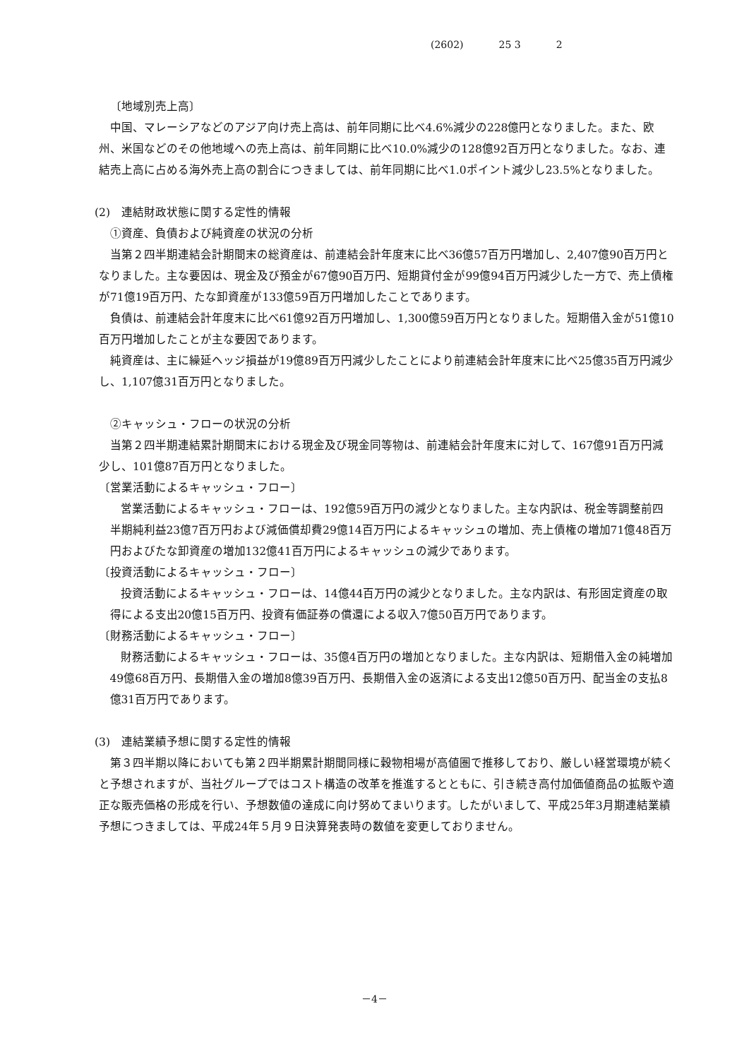(2602) 25 3 2
〔地域別売上高〕
中国、マレーシアなどのアジア向け売上高は、前年同期に比べ4.6%減少の228億円となりました。また、欧州、米国などのその他地域への売上高は、前年同期に比べ10.0%減少の128億92百万円となりました。なお、連結売上高に占める海外売上高の割合につきましては、前年同期に比べ1.0ポイント減少し23.5%となりました。
(2)　連結財政状態に関する定性的情報
①資産、負債および純資産の状況の分析
当第２四半期連結会計期間末の総資産は、前連結会計年度末に比べ36億57百万円増加し、2,407億90百万円となりました。主な要因は、現金及び預金が67億90百万円、短期貸付金が99億94百万円減少した一方で、売上債権が71億19百万円、たな卸資産が133億59百万円増加したことであります。
負債は、前連結会計年度末に比べ61億92百万円増加し、1,300億59百万円となりました。短期借入金が51億10百万円増加したことが主な要因であります。
純資産は、主に繰延ヘッジ損益が19億89百万円減少したことにより前連結会計年度末に比べ25億35百万円減少し、1,107億31百万円となりました。
②キャッシュ・フローの状況の分析
当第２四半期連結累計期間末における現金及び現金同等物は、前連結会計年度末に対して、167億91百万円減少し、101億87百万円となりました。
〔営業活動によるキャッシュ・フロー〕
営業活動によるキャッシュ・フローは、192億59百万円の減少となりました。主な内訳は、税金等調整前四半期純利益23億7百万円および減価償却費29億14百万円によるキャッシュの増加、売上債権の増加71億48百万円およびたな卸資産の増加132億41百万円によるキャッシュの減少であります。
〔投資活動によるキャッシュ・フロー〕
投資活動によるキャッシュ・フローは、14億44百万円の減少となりました。主な内訳は、有形固定資産の取得による支出20億15百万円、投資有価証券の償還による収入7億50百万円であります。
〔財務活動によるキャッシュ・フロー〕
財務活動によるキャッシュ・フローは、35億4百万円の増加となりました。主な内訳は、短期借入金の純増加49億68百万円、長期借入金の増加8億39百万円、長期借入金の返済による支出12億50百万円、配当金の支払8億31百万円であります。
(3)　連結業績予想に関する定性的情報
第３四半期以降においても第２四半期累計期間同様に穀物相場が高値圏で推移しており、厳しい経営環境が続くと予想されますが、当社グループではコスト構造の改革を推進するとともに、引き続き高付加価値商品の拡販や適正な販売価格の形成を行い、予想数値の達成に向け努めてまいります。したがいまして、平成25年3月期連結業績予想につきましては、平成24年５月９日決算発表時の数値を変更しておりません。
－4－